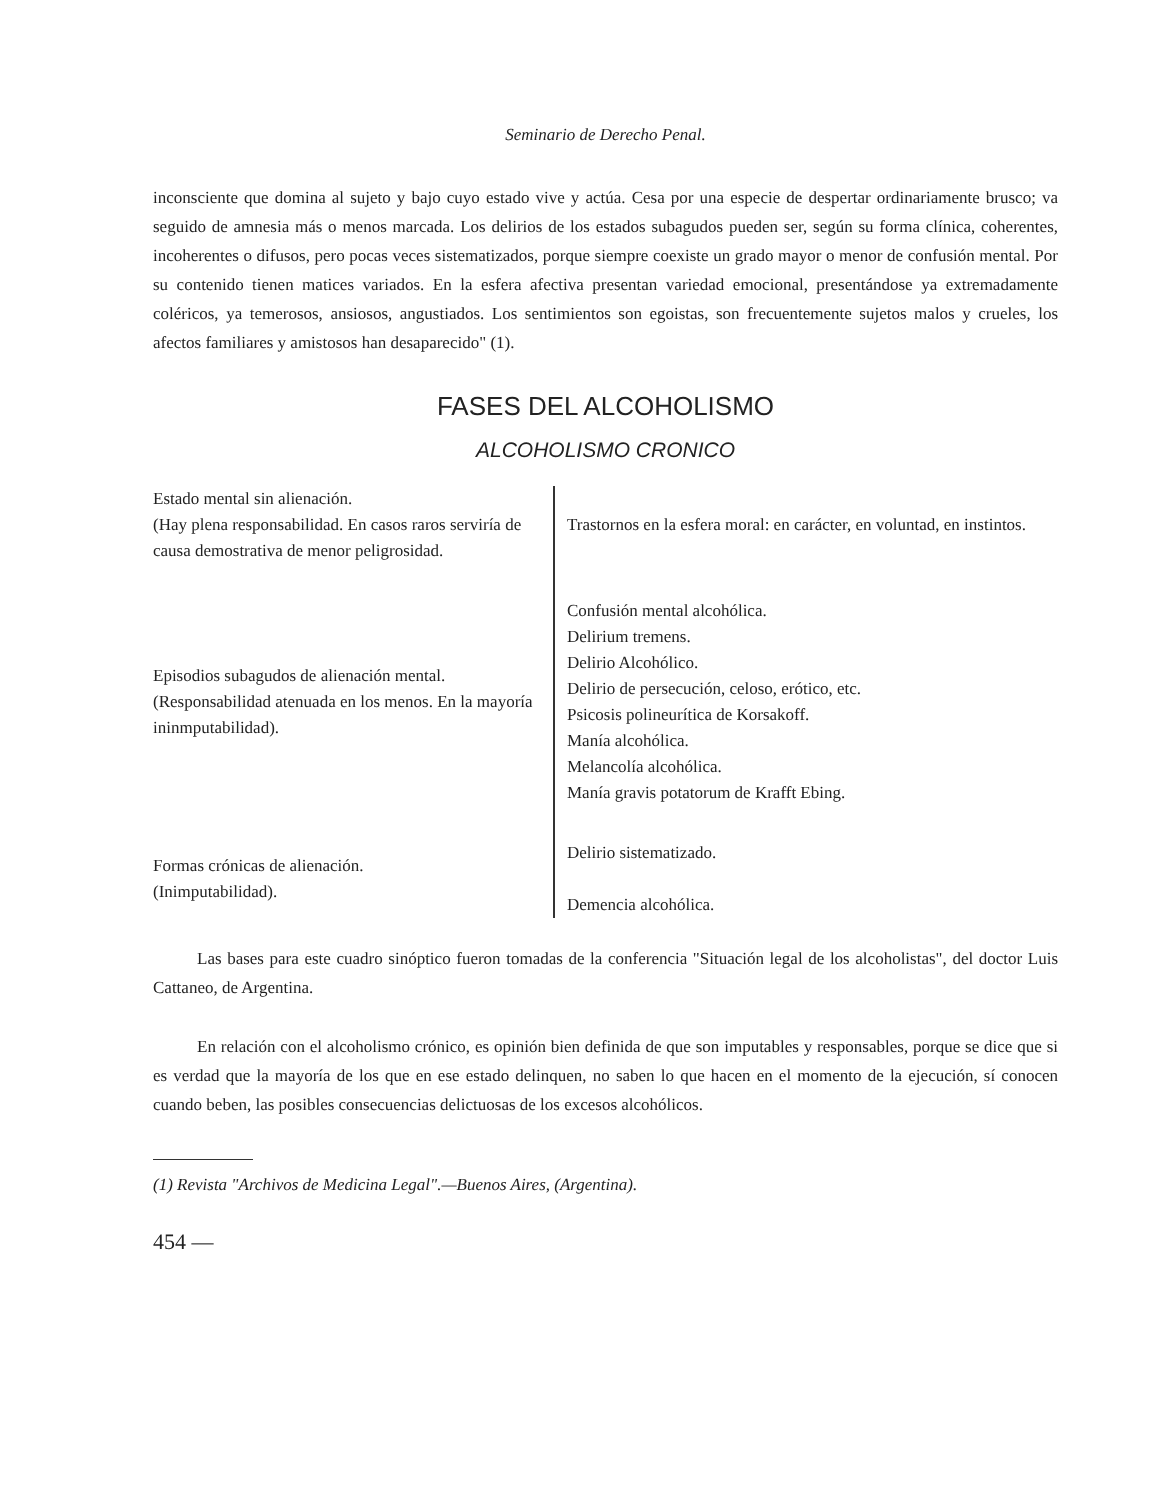Seminario de Derecho Penal.
inconsciente que domina al sujeto y bajo cuyo estado vive y actúa. Cesa por una especie de despertar ordinariamente brusco; va seguido de amnesia más o menos marcada. Los delirios de los estados subagudos pueden ser, según su forma clínica, coherentes, incoherentes o difusos, pero pocas veces sistematizados, porque siempre coexiste un grado mayor o menor de confusión mental. Por su contenido tienen matices variados. En la esfera afectiva presentan variedad emocional, presentándose ya extremadamente coléricos, ya temerosos, ansiosos, angustiados. Los sentimientos son egoistas, son frecuentemente sujetos malos y crueles, los afectos familiares y amistosos han desaparecido" (1).
FASES DEL ALCOHOLISMO
ALCOHOLISMO CRONICO
| Estado mental sin alienación. (Hay plena responsabilidad. En casos raros serviría de causa demostrativa de menor peligrosidad. | Trastornos en la esfera moral: en carácter, en voluntad, en instintos. |
| Episodios subagudos de alienación mental. (Responsabilidad atenuada en los menos. En la mayoría ininmputabilidad). | Confusión mental alcohólica. Delirium tremens. Delirio Alcohólico. Delirio de persecución, celoso, erótico, etc. Psicosis polineurítica de Korsakoff. Manía alcohólica. Melancolía alcohólica. Manía gravis potatorum de Krafft Ebing. |
| Formas crónicas de alienación. (Inimputabilidad). | Delirio sistematizado. Demencia alcohólica. |
Las bases para este cuadro sinóptico fueron tomadas de la conferencia "Situación legal de los alcoholistas", del doctor Luis Cattaneo, de Argentina.
En relación con el alcoholismo crónico, es opinión bien definida de que son imputables y responsables, porque se dice que si es verdad que la mayoría de los que en ese estado delinquen, no saben lo que hacen en el momento de la ejecución, sí conocen cuando beben, las posibles consecuencias delictuosas de los excesos alcohólicos.
(1) Revista "Archivos de Medicina Legal".—Buenos Aires, (Argentina).
454 —